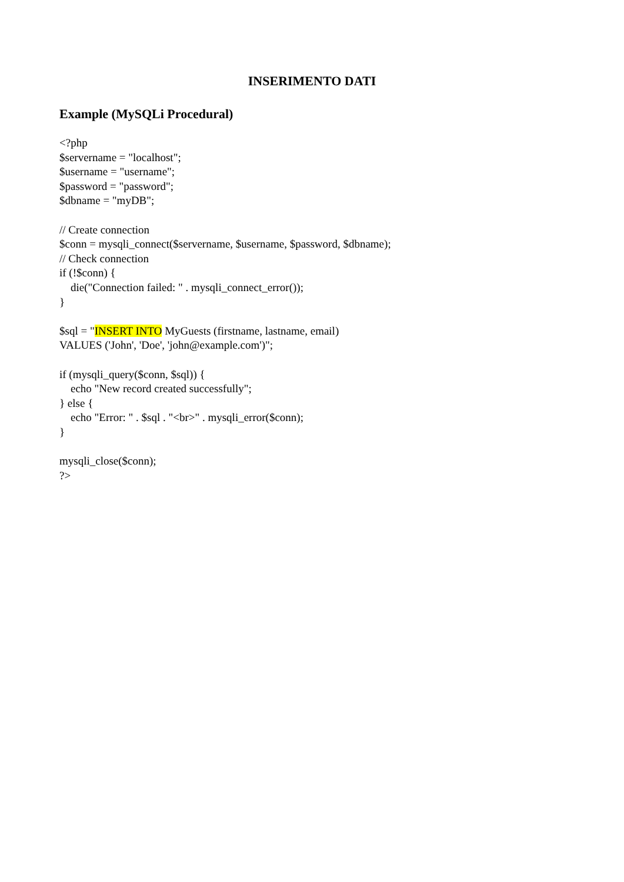INSERIMENTO DATI
Example (MySQLi Procedural)
<?php $servername = "localhost"; $username = "username"; $password = "password"; $dbname = "myDB"; // Create connection $conn = mysqli_connect($servername, $username, $password, $dbname); // Check connection if (!$conn) { die("Connection failed: " . mysqli_connect_error()); } $sql = "INSERT INTO MyGuests (firstname, lastname, email) VALUES ('John', 'Doe', 'john@example.com')"; if (mysqli_query($conn, $sql)) { echo "New record created successfully"; } else { echo "Error: " . $sql . "<br>" . mysqli_error($conn); } mysqli_close($conn); ?>